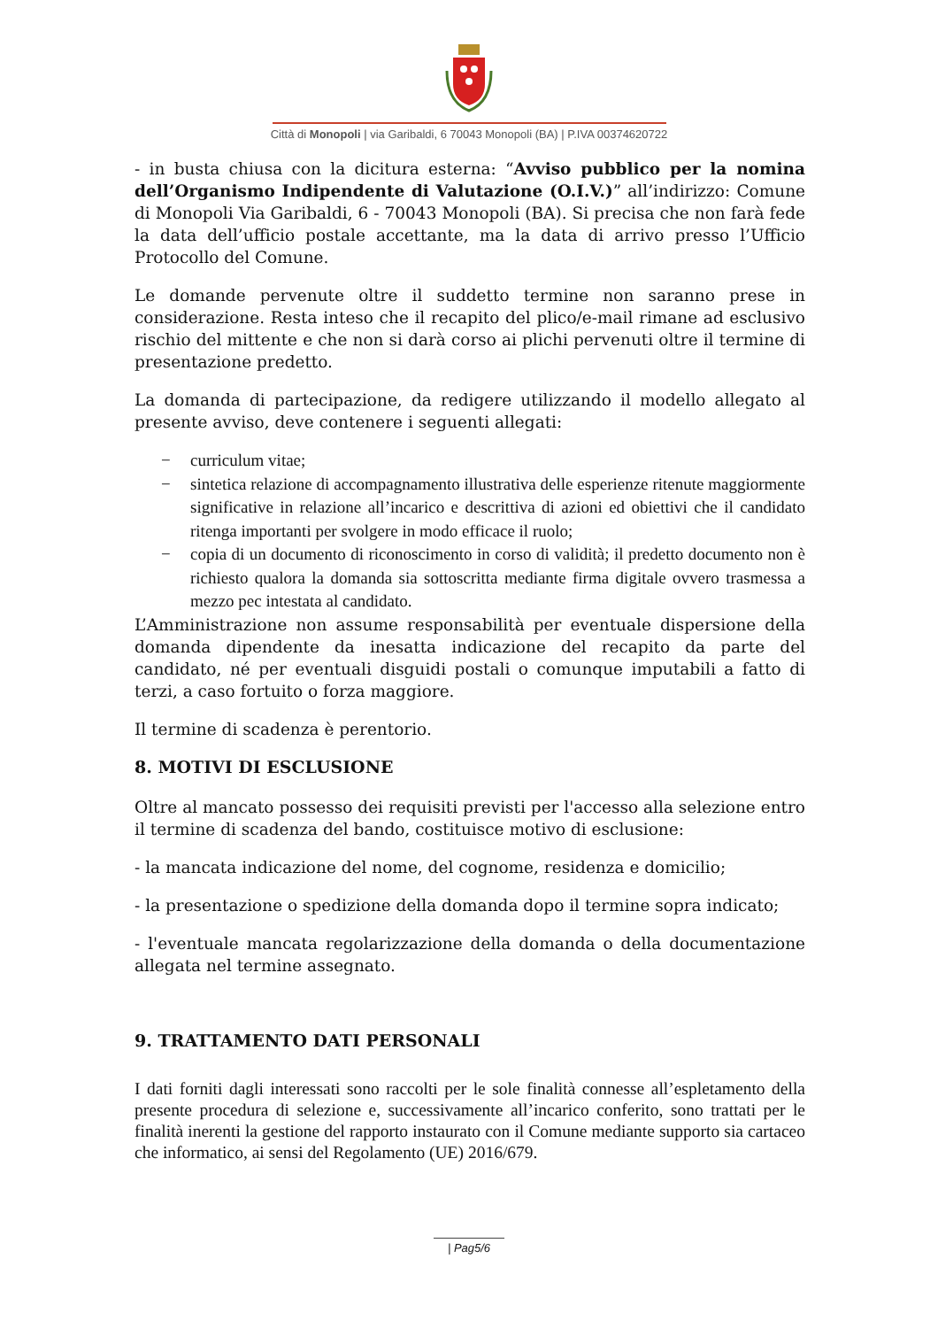Città di Monopoli | via Garibaldi, 6 70043 Monopoli (BA) | P.IVA 00374620722
- in busta chiusa con la dicitura esterna: “Avviso pubblico per la nomina dell’Organismo Indipendente di Valutazione (O.I.V.)” all’indirizzo: Comune di Monopoli Via Garibaldi, 6 - 70043 Monopoli (BA). Si precisa che non farà fede la data dell’ufficio postale accettante, ma la data di arrivo presso l’Ufficio Protocollo del Comune.
Le domande pervenute oltre il suddetto termine non saranno prese in considerazione. Resta inteso che il recapito del plico/e-mail rimane ad esclusivo rischio del mittente e che non si darà corso ai plichi pervenuti oltre il termine di presentazione predetto.
La domanda di partecipazione, da redigere utilizzando il modello allegato al presente avviso, deve contenere i seguenti allegati:
− curriculum vitae;
− sintetica relazione di accompagnamento illustrativa delle esperienze ritenute maggiormente significative in relazione all’incarico e descrittiva di azioni ed obiettivi che il candidato ritenga importanti per svolgere in modo efficace il ruolo;
− copia di un documento di riconoscimento in corso di validità; il predetto documento non è richiesto qualora la domanda sia sottoscritta mediante firma digitale ovvero trasmessa a mezzo pec intestata al candidato.
L’Amministrazione non assume responsabilità per eventuale dispersione della domanda dipendente da inesatta indicazione del recapito da parte del candidato, né per eventuali disguidi postali o comunque imputabili a fatto di terzi, a caso fortuito o forza maggiore.
Il termine di scadenza è perentorio.
8. MOTIVI DI ESCLUSIONE
Oltre al mancato possesso dei requisiti previsti per l'accesso alla selezione entro il termine di scadenza del bando, costituisce motivo di esclusione:
- la mancata indicazione del nome, del cognome, residenza e domicilio;
- la presentazione o spedizione della domanda dopo il termine sopra indicato;
- l'eventuale mancata regolarizzazione della domanda o della documentazione allegata nel termine assegnato.
9. TRATTAMENTO DATI PERSONALI
I dati forniti dagli interessati sono raccolti per le sole finalità connesse all’espletamento della presente procedura di selezione e, successivamente all’incarico conferito, sono trattati per le finalità inerenti la gestione del rapporto instaurato con il Comune mediante supporto sia cartaceo che informatico, ai sensi del Regolamento (UE) 2016/679.
| Pag5/6